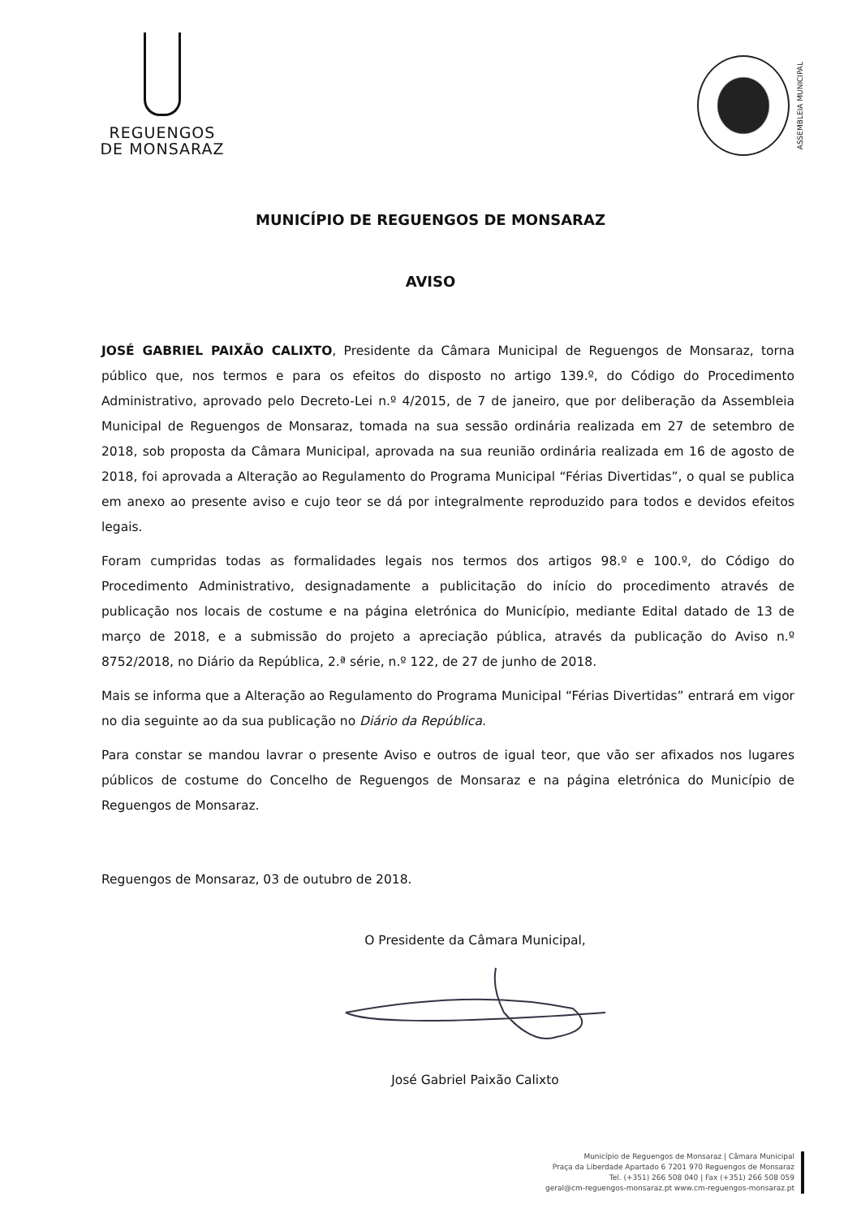REGUENGOS
DE MONSARAZ
ASSEMBLEIA MUNICIPAL
MUNICÍPIO DE REGUENGOS DE MONSARAZ
AVISO
JOSÉ GABRIEL PAIXÃO CALIXTO, Presidente da Câmara Municipal de Reguengos de Monsaraz, torna público que, nos termos e para os efeitos do disposto no artigo 139.º, do Código do Procedimento Administrativo, aprovado pelo Decreto-Lei n.º 4/2015, de 7 de janeiro, que por deliberação da Assembleia Municipal de Reguengos de Monsaraz, tomada na sua sessão ordinária realizada em 27 de setembro de 2018, sob proposta da Câmara Municipal, aprovada na sua reunião ordinária realizada em 16 de agosto de 2018, foi aprovada a Alteração ao Regulamento do Programa Municipal “Férias Divertidas”, o qual se publica em anexo ao presente aviso e cujo teor se dá por integralmente reproduzido para todos e devidos efeitos legais.
Foram cumpridas todas as formalidades legais nos termos dos artigos 98.º e 100.º, do Código do Procedimento Administrativo, designadamente a publicitação do início do procedimento através de publicação nos locais de costume e na página eletrónica do Município, mediante Edital datado de 13 de março de 2018, e a submissão do projeto a apreciação pública, através da publicação do Aviso n.º 8752/2018, no Diário da República, 2.ª série, n.º 122, de 27 de junho de 2018.
Mais se informa que a Alteração ao Regulamento do Programa Municipal “Férias Divertidas” entrará em vigor no dia seguinte ao da sua publicação no Diário da República.
Para constar se mandou lavrar o presente Aviso e outros de igual teor, que vão ser afixados nos lugares públicos de costume do Concelho de Reguengos de Monsaraz e na página eletrónica do Município de Reguengos de Monsaraz.
Reguengos de Monsaraz, 03 de outubro de 2018.
O Presidente da Câmara Municipal,
José Gabriel Paixão Calixto
Município de Reguengos de Monsaraz | Câmara Municipal
Praça da Liberdade Apartado 6 7201 970 Reguengos de Monsaraz
Tel. (+351) 266 508 040 | Fax (+351) 266 508 059
geral@cm-reguengos-monsaraz.pt www.cm-reguengos-monsaraz.pt